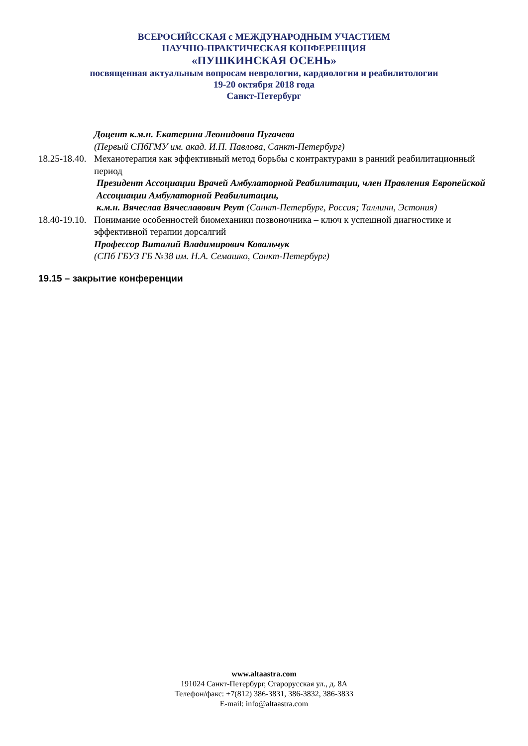ВСЕРОСИЙССКАЯ с МЕЖДУНАРОДНЫМ УЧАСТИЕМ
НАУЧНО-ПРАКТИЧЕСКАЯ КОНФЕРЕНЦИЯ
«ПУШКИНСКАЯ ОСЕНЬ»
посвященная актуальным вопросам неврологии, кардиологии и реабилитологии
19-20 октября 2018 года
Санкт-Петербург
Доцент к.м.н. Екатерина Леонидовна Пугачева
(Первый СПбГМУ им. акад. И.П. Павлова, Санкт-Петербург)
18.25-18.40. Механотерапия как эффективный метод борьбы с контрактурами в ранний реабилитационный период
Президент Ассоциации Врачей Амбулаторной Реабилитации, член Правления Европейской Ассоциации Амбулаторной Реабилитации,
к.м.н. Вячеслав Вячеславович Реут (Санкт-Петербург, Россия; Таллинн, Эстония)
18.40-19.10. Понимание особенностей биомеханики позвоночника – ключ к успешной диагностике и эффективной терапии дорсалгий
Профессор Виталий Владимирович Ковальчук
(СПб ГБУЗ ГБ №38 им. Н.А. Семашко, Санкт-Петербург)
19.15 – закрытие конференции
www.altaastra.com
191024 Санкт-Петербург, Старорусская ул., д. 8А
Телефон/факс: +7(812) 386-3831, 386-3832, 386-3833
E-mail: info@altaastra.com